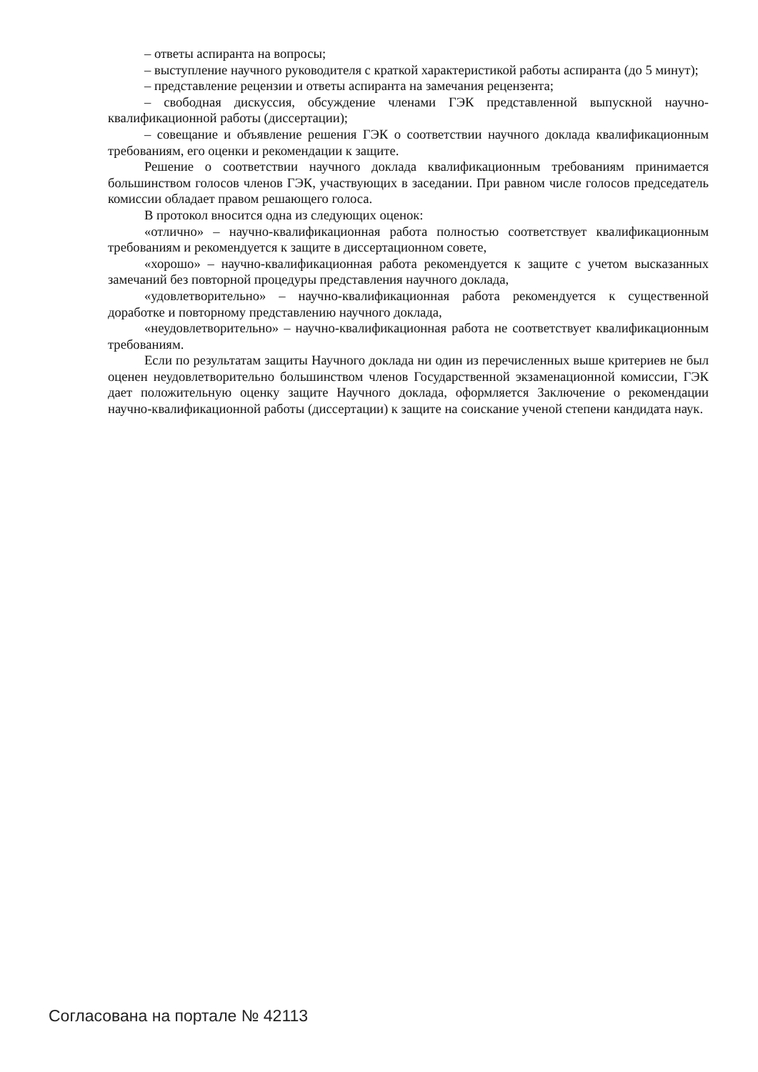– ответы аспиранта на вопросы;
– выступление научного руководителя с краткой характеристикой работы аспиранта (до 5 минут);
– представление рецензии и ответы аспиранта на замечания рецензента;
– свободная дискуссия, обсуждение членами ГЭК представленной выпускной научно-квалификационной работы (диссертации);
– совещание и объявление решения ГЭК о соответствии научного доклада квалификационным требованиям, его оценки и рекомендации к защите.
Решение о соответствии научного доклада квалификационным требованиям принимается большинством голосов членов ГЭК, участвующих в заседании. При равном числе голосов председатель комиссии обладает правом решающего голоса.
В протокол вносится одна из следующих оценок:
«отлично» – научно-квалификационная работа полностью соответствует квалификационным требованиям и рекомендуется к защите в диссертационном совете,
«хорошо» – научно-квалификационная работа рекомендуется к защите с учетом высказанных замечаний без повторной процедуры представления научного доклада,
«удовлетворительно» – научно-квалификационная работа рекомендуется к существенной доработке и повторному представлению научного доклада,
«неудовлетворительно» – научно-квалификационная работа не соответствует квалификационным требованиям.
Если по результатам защиты Научного доклада ни один из перечисленных выше критериев не был оценен неудовлетворительно большинством членов Государственной экзаменационной комиссии, ГЭК дает положительную оценку защите Научного доклада, оформляется Заключение о рекомендации научно-квалификационной работы (диссертации) к защите на соискание ученой степени кандидата наук.
Согласована на портале № 42113